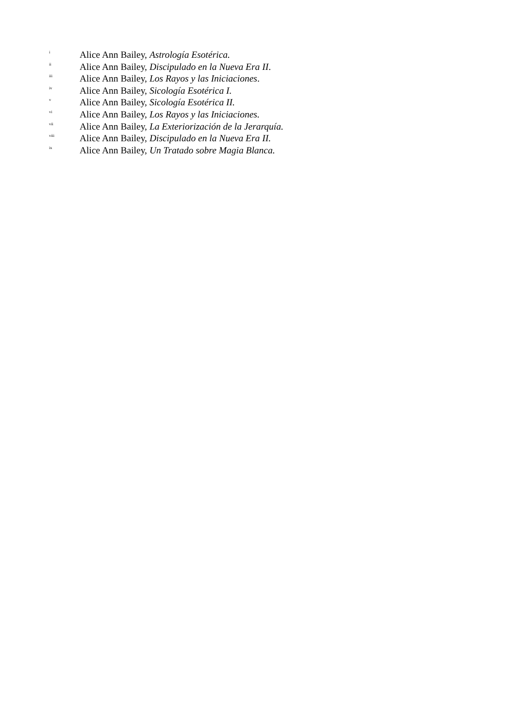<sup>i</sup> Alice Ann Bailey, Astrología Esotérica.
<sup>ii</sup> Alice Ann Bailey, Discipulado en la Nueva Era II.
<sup>iii</sup> Alice Ann Bailey, Los Rayos y las Iniciaciones.
<sup>iv</sup> Alice Ann Bailey, Sicología Esotérica I.
<sup>v</sup> Alice Ann Bailey, Sicología Esotérica II.
<sup>vi</sup> Alice Ann Bailey, Los Rayos y las Iniciaciones.
<sup>vii</sup> Alice Ann Bailey, La Exteriorización de la Jerarquía.
<sup>viii</sup> Alice Ann Bailey, Discipulado en la Nueva Era II.
<sup>ix</sup> Alice Ann Bailey, Un Tratado sobre Magia Blanca.